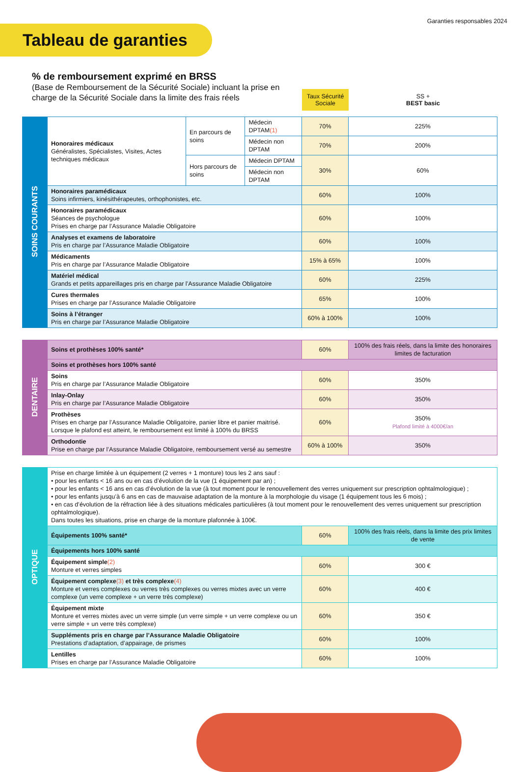Tableau de garanties
Garanties responsables 2024
% de remboursement exprimé en BRSS
(Base de Remboursement de la Sécurité Sociale) incluant la prise en charge de la Sécurité Sociale dans la limite des frais réels
Taux Sécurité Sociale
SS +
BEST basic
| SOINS COURANTS | Honoraires médicaux Généralistes, Spécialistes, Visites, Actes techniques médicaux | En parcours de soins | Médecin DPTAM (1) | 70% | 225% |
| | | | Médecin non DPTAM | 70% | 200% |
| | | Hors parcours de soins | Médecin DPTAM | 30% | 60% |
| | | | Médecin non DPTAM | | |
| | Honoraires paramédicaux Soins infirmiers, kinésithérapeutes, orthophonistes, etc. | | | 60% | 100% |
| | Honoraires paramédicaux Séances de psychologue Prises en charge par l’Assurance Maladie Obligatoire | | | 60% | 100% |
| | Analyses et examens de laboratoire Pris en charge par l’Assurance Maladie Obligatoire | | | 60% | 100% |
| | Médicaments Pris en charge par l’Assurance Maladie Obligatoire | | | 15% à 65% | 100% |
| | Matériel médical Grands et petits appareillages pris en charge par l’Assurance Maladie Obligatoire | | | 60% | 225% |
| | Cures thermales Prises en charge par l’Assurance Maladie Obligatoire | | | 65% | 100% |
| | Soins à l’étranger Pris en charge par l’Assurance Maladie Obligatoire | | | 60% à 100% | 100% |
| DENTAIRE | Soins et prothèses 100% santé* | 60% | 100% des frais réels, dans la limite des honoraires limites de facturation |
| | Soins et prothèses hors 100% santé | | |
| | Soins Pris en charge par l’Assurance Maladie Obligatoire | 60% | 350% |
| | Inlay-Onlay Pris en charge par l’Assurance Maladie Obligatoire | 60% | 350% |
| | Prothèses Prises en charge par l’Assurance Maladie Obligatoire, panier libre et panier maitrisé. Lorsque le plafond est atteint, le remboursement est limité à 100% du BRSS | 60% | 350% Plafond limité à 4000€/an |
| | Orthodontie Prise en charge par l’Assurance Maladie Obligatoire, remboursement versé au semestre | 60% à 100% | 350% |
| OPTIQUE | Prise en charge limitée à un équipement (2 verres + 1 monture) tous les 2 ans sauf : • pour les enfants < 16 ans ou en cas d’évolution de la vue (1 équipement par an) ; • pour les enfants < 16 ans en cas d’évolution de la vue (à tout moment pour le renouvellement des verres uniquement sur prescription ophtalmologique) ; • pour les enfants jusqu’à 6 ans en cas de mauvaise adaptation de la monture à la morphologie du visage (1 équipement tous les 6 mois) ; • en cas d’évolution de la réfraction liée à des situations médicales particulières (à tout moment pour le renouvellement des verres uniquement sur prescription ophtalmologique). Dans toutes les situations, prise en charge de la monture plafonnée à 100€. | | |
| | Équipements 100% santé* | 60% | 100% des frais réels, dans la limite des prix limites de vente |
| | Équipements hors 100% santé | | |
| | Équipement simple (2) Monture et verres simples | 60% | 300 € |
| | Équipement complexe (3) et très complexe (4) Monture et verres complexes ou verres très complexes ou verres mixtes avec un verre complexe (un verre complexe + un verre très complexe) | 60% | 400 € |
| | Équipement mixte Monture et verres mixtes avec un verre simple (un verre simple + un verre complexe ou un verre simple + un verre très complexe) | 60% | 350 € |
| | Suppléments pris en charge par l’Assurance Maladie Obligatoire Prestations d’adaptation, d’appairage, de prismes | 60% | 100% |
| | Lentilles Prises en charge par l’Assurance Maladie Obligatoire | 60% | 100% |